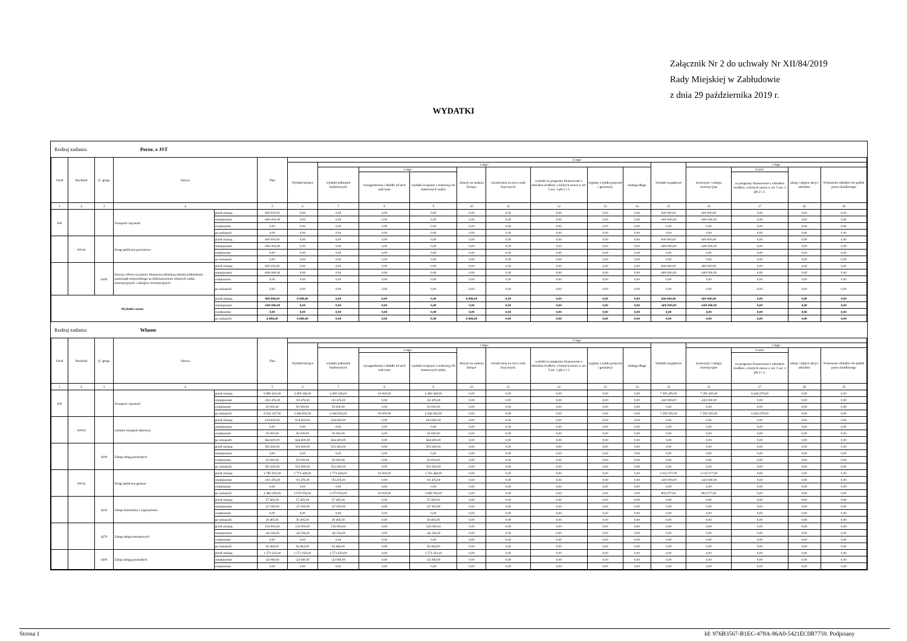Załącznik Nr 2 do uchwały Nr XII/84/2019
Rady Miejskiej w Zabłudowie
z dnia 29 października 2019 r.
WYDATKI
Rodzaj zadania: Poroz. z JST
| Dział | Rozdział | § / grupa | Nazwa | | Plan | Z tego: | | | | | | | | | | | | | |
| --- | --- | --- | --- | --- | --- | --- | --- | --- | --- | --- | --- | --- | --- | --- | --- | --- | --- | --- | --- |
| | | | | | | Wydatki bieżące | z tego: | | | | | | | | Wydatki majątkowe | z tego: | | | |
| | | | | | | | wydatki jednostek budżetowych | z tego: | | dotacje na zadania bieżące | świadczenia na rzecz osób fizycznych; | wydatki na programy finansowane z udziałem środków, o których mowa w art. 5 ust. 1 pkt 2 i 3 | wypłaty z tytułu poręczeń i gwarancji | obsługa długu | | inwestycje i zakupy inwestycyjne | w tym: | zakup i objęcie akcji i udziałów | Wniesienie wkładów do spółek prawa handlowego |
| | | | | | | | | wynagrodzenia i składki od nich naliczane | wydatki związane z realizacją ich statutowych zadań; | | | | | | | | na programy finansowane z udziałem środków, o których mowa w art. 5 ust. 1 pkt 2 i 3, | | |
| 1 | 2 | 3 | 4 | | 5 | 6 | 7 | 8 | 9 | 10 | 11 | 12 | 13 | 14 | 15 | 16 | 17 | 18 | 19 |
| 600 | | | Transport i łączność | przed zmianą | 600 000,00 | 0,00 | 0,00 | 0,00 | 0,00 | 0,00 | 0,00 | 0,00 | 0,00 | 0,00 | 600 000,00 | 600 000,00 | 0,00 | 0,00 | 0,00 |
| | | | | zmniejszenie | -600 000,00 | 0,00 | 0,00 | 0,00 | 0,00 | 0,00 | 0,00 | 0,00 | 0,00 | 0,00 | -600 000,00 | -600 000,00 | 0,00 | 0,00 | 0,00 |
| | | | | zwiększenie | 0,00 | 0,00 | 0,00 | 0,00 | 0,00 | 0,00 | 0,00 | 0,00 | 0,00 | 0,00 | 0,00 | 0,00 | 0,00 | 0,00 | 0,00 |
| | | | | po zmianach | 0,00 | 0,00 | 0,00 | 0,00 | 0,00 | 0,00 | 0,00 | 0,00 | 0,00 | 0,00 | 0,00 | 0,00 | 0,00 | 0,00 | 0,00 |
| | 60014 | | Drogi publiczne powiatowe | przed zmianą | 600 000,00 | 0,00 | 0,00 | 0,00 | 0,00 | 0,00 | 0,00 | 0,00 | 0,00 | 0,00 | 600 000,00 | 600 000,00 | 0,00 | 0,00 | 0,00 |
| | | | | zmniejszenie | -600 000,00 | 0,00 | 0,00 | 0,00 | 0,00 | 0,00 | 0,00 | 0,00 | 0,00 | 0,00 | -600 000,00 | -600 000,00 | 0,00 | 0,00 | 0,00 |
| | | | | zwiększenie | 0,00 | 0,00 | 0,00 | 0,00 | 0,00 | 0,00 | 0,00 | 0,00 | 0,00 | 0,00 | 0,00 | 0,00 | 0,00 | 0,00 | 0,00 |
| | | | | po zmianach | 0,00 | 0,00 | 0,00 | 0,00 | 0,00 | 0,00 | 0,00 | 0,00 | 0,00 | 0,00 | 0,00 | 0,00 | 0,00 | 0,00 | 0,00 |
| | | 6300 | Dotacja celowa na pomoc finansową udzielaną między jednostkami samorządu terytorialnego na dofinansowanie własnych zadań inwestycyjnych i zakupów inwestycyjnych | przed zmianą | 600 000,00 | 0,00 | 0,00 | 0,00 | 0,00 | 0,00 | 0,00 | 0,00 | 0,00 | 0,00 | 600 000,00 | 600 000,00 | 0,00 | 0,00 | 0,00 |
| | | | | zmniejszenie | -600 000,00 | 0,00 | 0,00 | 0,00 | 0,00 | 0,00 | 0,00 | 0,00 | 0,00 | 0,00 | -600 000,00 | -600 000,00 | 0,00 | 0,00 | 0,00 |
| | | | | zwiększenie | 0,00 | 0,00 | 0,00 | 0,00 | 0,00 | 0,00 | 0,00 | 0,00 | 0,00 | 0,00 | 0,00 | 0,00 | 0,00 | 0,00 | 0,00 |
| | | | | po zmianach | 0,00 | 0,00 | 0,00 | 0,00 | 0,00 | 0,00 | 0,00 | 0,00 | 0,00 | 0,00 | 0,00 | 0,00 | 0,00 | 0,00 | 0,00 |
| Wydatki razem: | | | | przed zmianą | 608 898,00 | 8 898,00 | 0,00 | 0,00 | 0,00 | 8 898,00 | 0,00 | 0,00 | 0,00 | 0,00 | 600 000,00 | 600 000,00 | 0,00 | 0,00 | 0,00 |
| | | | | zmniejszenie | -600 000,00 | 0,00 | 0,00 | 0,00 | 0,00 | 0,00 | 0,00 | 0,00 | 0,00 | 0,00 | -600 000,00 | -600 000,00 | 0,00 | 0,00 | 0,00 |
| | | | | zwiększenie | 0,00 | 0,00 | 0,00 | 0,00 | 0,00 | 0,00 | 0,00 | 0,00 | 0,00 | 0,00 | 0,00 | 0,00 | 0,00 | 0,00 | 0,00 |
| | | | | po zmianach | 8 898,00 | 8 898,00 | 0,00 | 0,00 | 0,00 | 8 898,00 | 0,00 | 0,00 | 0,00 | 0,00 | 0,00 | 0,00 | 0,00 | 0,00 | 0,00 |
Rodzaj zadania: Własne
| Dział | Rozdział | § / grupa | Nazwa | | Plan | Z tego: | | | | | | | | | | | | | |
| --- | --- | --- | --- | --- | --- | --- | --- | --- | --- | --- | --- | --- | --- | --- | --- | --- | --- | --- | --- |
| | | | | | | Wydatki bieżące | z tego: | | | | | | | | Wydatki majątkowe | z tego: | | | |
| | | | | | | | wydatki jednostek budżetowych | z tego: | | dotacje na zadania bieżące | świadczenia na rzecz osób fizycznych; | wydatki na programy finansowane z udziałem środków, o których mowa w art. 5 ust. 1 pkt 2 i 3 | wypłaty z tytułu poręczeń i gwarancji | obsługa długu | | inwestycje i zakupy inwestycyjne | w tym: | zakup i objęcie akcji i udziałów | Wniesienie wkładów do spółek prawa handlowego |
| | | | | | | | | wynagrodzenia i składki od nich naliczane | wydatki związane z realizacją ich statutowych zadań; | | | | | | | | na programy finansowane z udziałem środków, o których mowa w art. 5 ust. 1 pkt 2 i 3, | | |
| 1 | 2 | 3 | 4 | | 5 | 6 | 7 | 8 | 9 | 10 | 11 | 12 | 13 | 14 | 15 | 16 | 17 | 18 | 19 |
| 600 | | | Transport i łączność | przed zmianą | 9 885 623,00 | 2 490 328,00 | 2 490 328,00 | 10 000,00 | 2 480 328,00 | 0,00 | 0,00 | 0,00 | 0,00 | 0,00 | 7 395 295,00 | 7 395 295,00 | 6 244 279,00 | 0,00 | 0,00 |
| | | | | zmniejszenie | -303 476,00 | -93 476,00 | -93 476,00 | 0,00 | -93 476,00 | 0,00 | 0,00 | 0,00 | 0,00 | 0,00 | -210 000,00 | -210 000,00 | 0,00 | 0,00 | 0,00 |
| | | | | zwiększenie | 50 000,00 | 50 000,00 | 50 000,00 | 0,00 | 50 000,00 | 0,00 | 0,00 | 0,00 | 0,00 | 0,00 | 0,00 | 0,00 | 0,00 | 0,00 | 0,00 |
| | | | | po zmianach | 9 632 147,00 | 2 446 852,00 | 2 446 852,00 | 10 000,00 | 2 436 852,00 | 0,00 | 0,00 | 0,00 | 0,00 | 0,00 | 7 185 295,00 | 7 185 295,00 | 6 244 279,00 | 0,00 | 0,00 |
| | 60004 | | Lokalny transport zbiorowy | przed zmianą | 614 600,00 | 614 600,00 | 614 600,00 | 0,00 | 614 600,00 | 0,00 | 0,00 | 0,00 | 0,00 | 0,00 | 0,00 | 0,00 | 0,00 | 0,00 | 0,00 |
| | | | | zmniejszenie | 0,00 | 0,00 | 0,00 | 0,00 | 0,00 | 0,00 | 0,00 | 0,00 | 0,00 | 0,00 | 0,00 | 0,00 | 0,00 | 0,00 | 0,00 |
| | | | | zwiększenie | 50 000,00 | 50 000,00 | 50 000,00 | 0,00 | 50 000,00 | 0,00 | 0,00 | 0,00 | 0,00 | 0,00 | 0,00 | 0,00 | 0,00 | 0,00 | 0,00 |
| | | | | po zmianach | 664 600,00 | 664 600,00 | 664 600,00 | 0,00 | 664 600,00 | 0,00 | 0,00 | 0,00 | 0,00 | 0,00 | 0,00 | 0,00 | 0,00 | 0,00 | 0,00 |
| | | 4300 | Zakup usług pozostałych | przed zmianą | 501 600,00 | 501 600,00 | 501 600,00 | 0,00 | 501 600,00 | 0,00 | 0,00 | 0,00 | 0,00 | 0,00 | 0,00 | 0,00 | 0,00 | 0,00 | 0,00 |
| | | | | zmniejszenie | 0,00 | 0,00 | 0,00 | 0,00 | 0,00 | 0,00 | 0,00 | 0,00 | 0,00 | 0,00 | 0,00 | 0,00 | 0,00 | 0,00 | 0,00 |
| | | | | zwiększenie | 50 000,00 | 50 000,00 | 50 000,00 | 0,00 | 50 000,00 | 0,00 | 0,00 | 0,00 | 0,00 | 0,00 | 0,00 | 0,00 | 0,00 | 0,00 | 0,00 |
| | | | | po zmianach | 551 600,00 | 551 600,00 | 551 600,00 | 0,00 | 551 600,00 | 0,00 | 0,00 | 0,00 | 0,00 | 0,00 | 0,00 | 0,00 | 0,00 | 0,00 | 0,00 |
| | 60016 | | Drogi publiczne gminne | przed zmianą | 2 785 505,00 | 1 773 428,00 | 1 773 428,00 | 10 000,00 | 1 763 428,00 | 0,00 | 0,00 | 0,00 | 0,00 | 0,00 | 1 012 077,00 | 1 012 077,00 | 0,00 | 0,00 | 0,00 |
| | | | | zmniejszenie | -303 476,00 | -93 476,00 | -93 476,00 | 0,00 | -93 476,00 | 0,00 | 0,00 | 0,00 | 0,00 | 0,00 | -210 000,00 | -210 000,00 | 0,00 | 0,00 | 0,00 |
| | | | | zwiększenie | 0,00 | 0,00 | 0,00 | 0,00 | 0,00 | 0,00 | 0,00 | 0,00 | 0,00 | 0,00 | 0,00 | 0,00 | 0,00 | 0,00 | 0,00 |
| | | | | po zmianach | 2 482 029,00 | 1 679 952,00 | 1 679 952,00 | 10 000,00 | 1 669 952,00 | 0,00 | 0,00 | 0,00 | 0,00 | 0,00 | 802 077,00 | 802 077,00 | 0,00 | 0,00 | 0,00 |
| | | 4210 | Zakup materiałów i wyposażenia | przed zmianą | 57 405,00 | 57 405,00 | 57 405,00 | 0,00 | 57 405,00 | 0,00 | 0,00 | 0,00 | 0,00 | 0,00 | 0,00 | 0,00 | 0,00 | 0,00 | 0,00 |
| | | | | zmniejszenie | -27 000,00 | -27 000,00 | -27 000,00 | 0,00 | -27 000,00 | 0,00 | 0,00 | 0,00 | 0,00 | 0,00 | 0,00 | 0,00 | 0,00 | 0,00 | 0,00 |
| | | | | zwiększenie | 0,00 | 0,00 | 0,00 | 0,00 | 0,00 | 0,00 | 0,00 | 0,00 | 0,00 | 0,00 | 0,00 | 0,00 | 0,00 | 0,00 | 0,00 |
| | | | | po zmianach | 30 405,00 | 30 405,00 | 30 405,00 | 0,00 | 30 405,00 | 0,00 | 0,00 | 0,00 | 0,00 | 0,00 | 0,00 | 0,00 | 0,00 | 0,00 | 0,00 |
| | | 4270 | Zakup usług remontowych | przed zmianą | 135 000,00 | 135 000,00 | 135 000,00 | 0,00 | 135 000,00 | 0,00 | 0,00 | 0,00 | 0,00 | 0,00 | 0,00 | 0,00 | 0,00 | 0,00 | 0,00 |
| | | | | zmniejszenie | -42 536,00 | -42 536,00 | -42 536,00 | 0,00 | -42 536,00 | 0,00 | 0,00 | 0,00 | 0,00 | 0,00 | 0,00 | 0,00 | 0,00 | 0,00 | 0,00 |
| | | | | zwiększenie | 0,00 | 0,00 | 0,00 | 0,00 | 0,00 | 0,00 | 0,00 | 0,00 | 0,00 | 0,00 | 0,00 | 0,00 | 0,00 | 0,00 | 0,00 |
| | | | | po zmianach | 92 464,00 | 92 464,00 | 92 464,00 | 0,00 | 92 464,00 | 0,00 | 0,00 | 0,00 | 0,00 | 0,00 | 0,00 | 0,00 | 0,00 | 0,00 | 0,00 |
| | | 4300 | Zakup usług pozostałych | przed zmianą | 1 571 023,00 | 1 571 023,00 | 1 571 023,00 | 0,00 | 1 571 023,00 | 0,00 | 0,00 | 0,00 | 0,00 | 0,00 | 0,00 | 0,00 | 0,00 | 0,00 | 0,00 |
| | | | | zmniejszenie | -23 940,00 | -23 940,00 | -23 940,00 | 0,00 | -23 940,00 | 0,00 | 0,00 | 0,00 | 0,00 | 0,00 | 0,00 | 0,00 | 0,00 | 0,00 | 0,00 |
| | | | | zwiększenie | 0,00 | 0,00 | 0,00 | 0,00 | 0,00 | 0,00 | 0,00 | 0,00 | 0,00 | 0,00 | 0,00 | 0,00 | 0,00 | 0,00 | 0,00 |
Strona 1
Id: 976B3567-B1EC-478A-86A0-5421EC0B7759. Podpisany